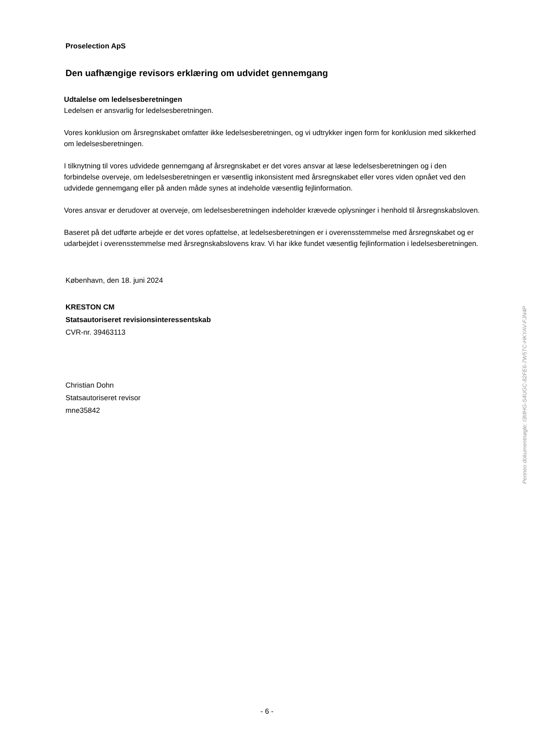Proselection ApS
Den uafhængige revisors erklæring om udvidet gennemgang
Udtalelse om ledelsesberetningen
Ledelsen er ansvarlig for ledelsesberetningen.
Vores konklusion om årsregnskabet omfatter ikke ledelsesberetningen, og vi udtrykker ingen form for konklusion med sikkerhed om ledelsesberetningen.
I tilknytning til vores udvidede gennemgang af årsregnskabet er det vores ansvar at læse ledelsesberetningen og i den forbindelse overveje, om ledelsesberetningen er væsentlig inkonsistent med årsregnskabet eller vores viden opnået ved den udvidede gennemgang eller på anden måde synes at indeholde væsentlig fejlinformation.
Vores ansvar er derudover at overveje, om ledelsesberetningen indeholder krævede oplysninger i henhold til årsregnskabsloven.
Baseret på det udførte arbejde er det vores opfattelse, at ledelsesberetningen er i overensstemmelse med årsregnskabet og er udarbejdet i overensstemmelse med årsregnskabslovens krav. Vi har ikke fundet væsentlig fejlinformation i ledelsesberetningen.
København, den 18. juni 2024
KRESTON CM
Statsautoriseret revisionsinteressentskab
CVR-nr. 39463113
Christian Dohn
Statsautoriseret revisor
mne35842
Penneo dokumentnøgle: I3MHG-S4UGC-82FE6-7W5TC-HKYAV-FJN4P
- 6 -